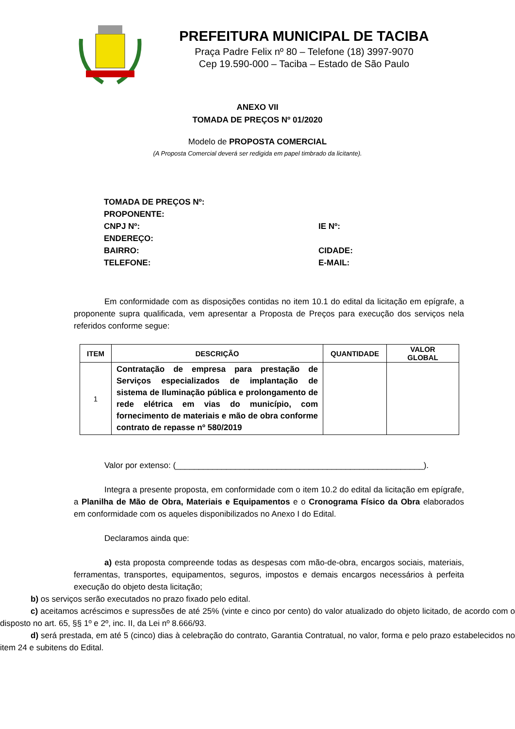PREFEITURA MUNICIPAL DE TACIBA
Praça Padre Felix nº 80 – Telefone (18) 3997-9070
Cep 19.590-000 – Taciba – Estado de São Paulo
ANEXO VII
TOMADA DE PREÇOS Nº 01/2020
Modelo de PROPOSTA COMERCIAL
(A Proposta Comercial deverá ser redigida em papel timbrado da licitante).
TOMADA DE PREÇOS Nº:
PROPONENTE:
CNPJ Nº: IE Nº:
ENDEREÇO:
BAIRRO: CIDADE:
TELEFONE: E-MAIL:
Em conformidade com as disposições contidas no item 10.1 do edital da licitação em epígrafe, a proponente supra qualificada, vem apresentar a Proposta de Preços para execução dos serviços nela referidos conforme segue:
| ITEM | DESCRIÇÃO | QUANTIDADE | VALOR GLOBAL |
| --- | --- | --- | --- |
| 1 | Contratação de empresa para prestação de Serviços especializados de implantação de sistema de Iluminação pública e prolongamento de rede elétrica em vias do município, com fornecimento de materiais e mão de obra conforme contrato de repasse nº 580/2019 | | |
Valor por extenso: (______________________________________________________).
Integra a presente proposta, em conformidade com o item 10.2 do edital da licitação em epígrafe, a Planilha de Mão de Obra, Materiais e Equipamentos e o Cronograma Físico da Obra elaborados em conformidade com os aqueles disponibilizados no Anexo I do Edital.
Declaramos ainda que:
a) esta proposta compreende todas as despesas com mão-de-obra, encargos sociais, materiais, ferramentas, transportes, equipamentos, seguros, impostos e demais encargos necessários à perfeita execução do objeto desta licitação;
b) os serviços serão executados no prazo fixado pelo edital.
c) aceitamos acréscimos e supressões de até 25% (vinte e cinco por cento) do valor atualizado do objeto licitado, de acordo com o disposto no art. 65, §§ 1º e 2º, inc. II, da Lei nº 8.666/93.
d) será prestada, em até 5 (cinco) dias à celebração do contrato, Garantia Contratual, no valor, forma e pelo prazo estabelecidos no item 24 e subitens do Edital.